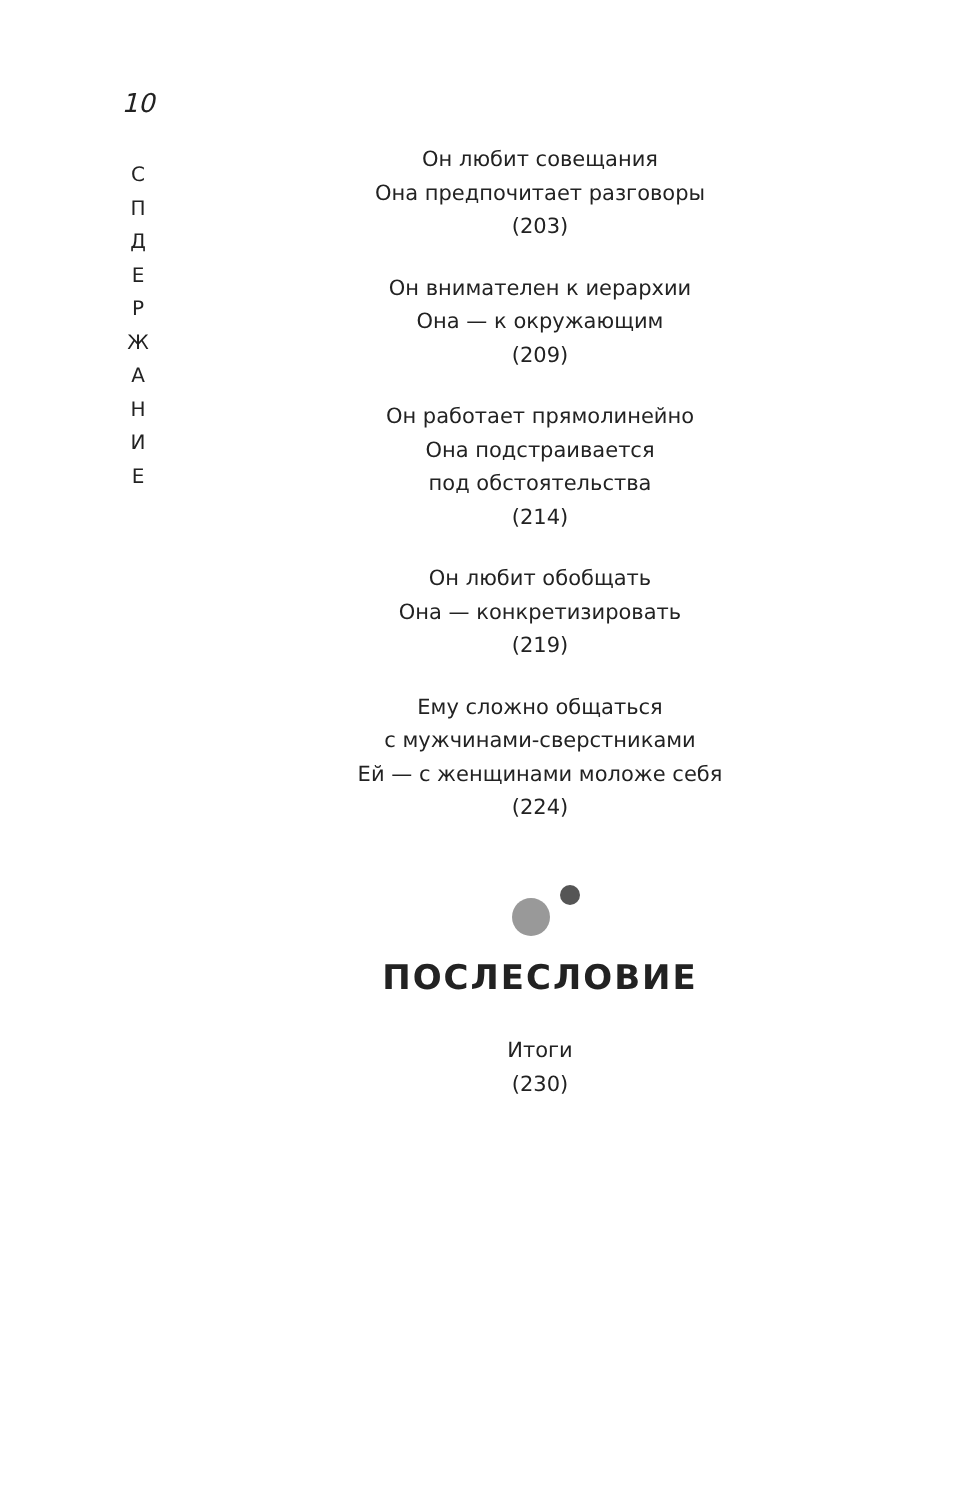10
С
П
Д
Е
Р
Ж
А
Н
И
Е
Он любит совещания
Она предпочитает разговоры
(203)
Он внимателен к иерархии
Она — к окружающим
(209)
Он работает прямолинейно
Она подстраивается
под обстоятельства
(214)
Он любит обобщать
Она — конкретизировать
(219)
Ему сложно общаться
с мужчинами-сверстниками
Ей — с женщинами моложе себя
(224)
ПОСЛЕСЛОВИЕ
Итоги
(230)